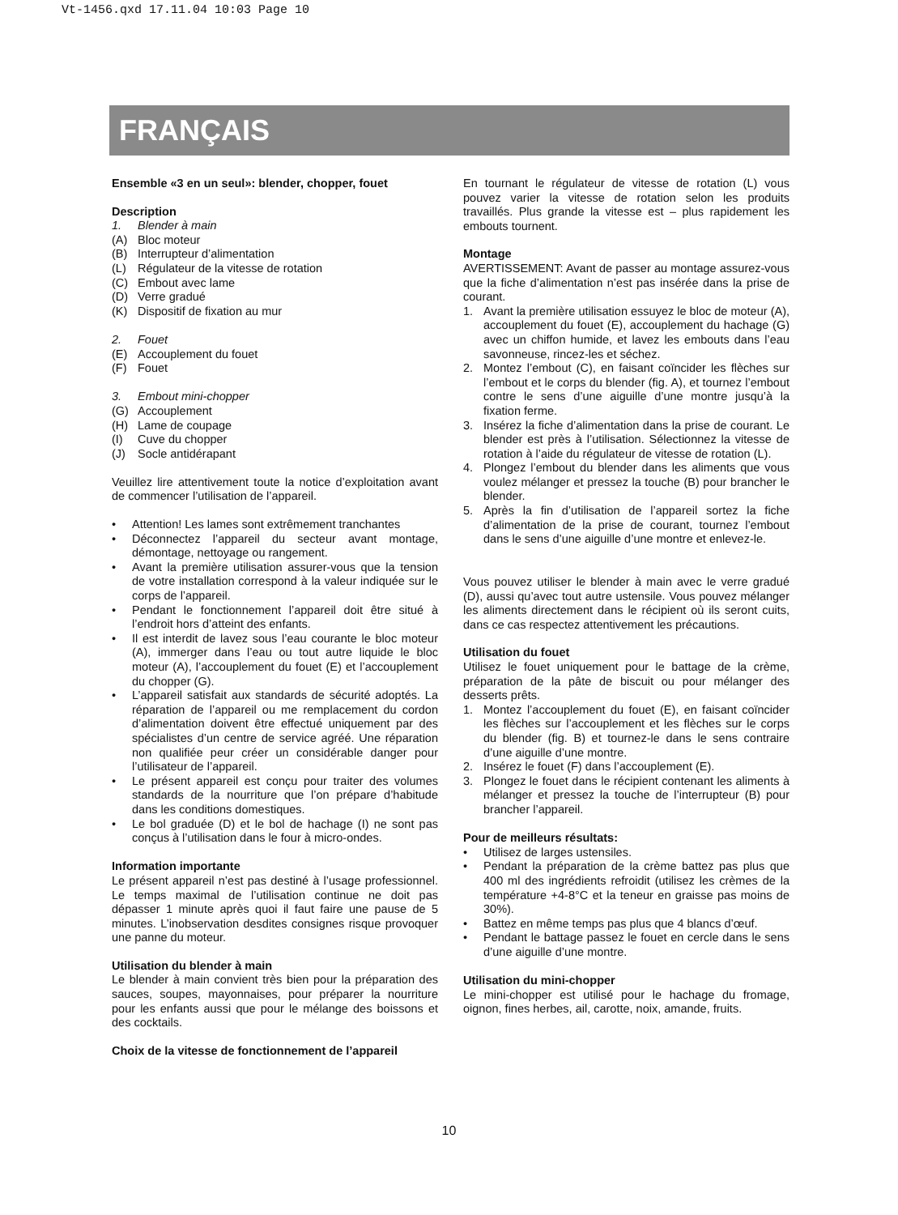Vt-1456.qxd 17.11.04 10:03 Page 10
FRANÇAIS
Ensemble «3 en un seul»: blender, chopper, fouet
Description
1. Blender à main
(A) Bloc moteur
(B) Interrupteur d’alimentation
(L) Régulateur de la vitesse de rotation
(C) Embout avec lame
(D) Verre gradué
(K) Dispositif de fixation au mur
2. Fouet
(E) Accouplement du fouet
(F) Fouet
3. Embout mini-chopper
(G) Accouplement
(H) Lame de coupage
(I) Cuve du chopper
(J) Socle antidérapant
Veuillez lire attentivement toute la notice d’exploitation avant de commencer l’utilisation de l’appareil.
• Attention! Les lames sont extrêmement tranchantes
• Déconnectez l’appareil du secteur avant montage, démontage, nettoyage ou rangement.
• Avant la première utilisation assurer-vous que la tension de votre installation correspond à la valeur indiquée sur le corps de l’appareil.
• Pendant le fonctionnement l’appareil doit être situé à l’endroit hors d’atteint des enfants.
• Il est interdit de lavez sous l’eau courante le bloc moteur (A), immerger dans l’eau ou tout autre liquide le bloc moteur (A), l’accouplement du fouet (E) et l’accouplement du chopper (G).
• L’appareil satisfait aux standards de sécurité adoptés. La réparation de l’appareil ou me remplacement du cordon d’alimentation doivent être effectué uniquement par des spécialistes d’un centre de service agréé. Une réparation non qualifiée peur créer un considérable danger pour l’utilisateur de l’appareil.
• Le présent appareil est conçu pour traiter des volumes standards de la nourriture que l’on prépare d’habitude dans les conditions domestiques.
• Le bol graduée (D) et le bol de hachage (I) ne sont pas conçus à l’utilisation dans le four à micro-ondes.
Information importante
Le présent appareil n’est pas destiné à l’usage professionnel. Le temps maximal de l’utilisation continue ne doit pas dépasser 1 minute après quoi il faut faire une pause de 5 minutes. L’inobservation desdites consignes risque provoquer une panne du moteur.
Utilisation du blender à main
Le blender à main convient très bien pour la préparation des sauces, soupes, mayonnaises, pour préparer la nourriture pour les enfants aussi que pour le mélange des boissons et des cocktails.
Choix de la vitesse de fonctionnement de l’appareil
En tournant le régulateur de vitesse de rotation (L) vous pouvez varier la vitesse de rotation selon les produits travaillés. Plus grande la vitesse est – plus rapidement les embouts tournent.
Montage
AVERTISSEMENT: Avant de passer au montage assurez-vous que la fiche d’alimentation n’est pas insérée dans la prise de courant.
1. Avant la première utilisation essuyez le bloc de moteur (A), accouplement du fouet (E), accouplement du hachage (G) avec un chiffon humide, et lavez les embouts dans l’eau savonneuse, rincez-les et séchez.
2. Montez l’embout (C), en faisant coïncider les flèches sur l’embout et le corps du blender (fig. A), et tournez l’embout contre le sens d’une aiguille d’une montre jusqu’à la fixation ferme.
3. Insérez la fiche d’alimentation dans la prise de courant. Le blender est près à l’utilisation. Sélectionnez la vitesse de rotation à l’aide du régulateur de vitesse de rotation (L).
4. Plongez l’embout du blender dans les aliments que vous voulez mélanger et pressez la touche (B) pour brancher le blender.
5. Après la fin d’utilisation de l’appareil sortez la fiche d’alimentation de la prise de courant, tournez l’embout dans le sens d’une aiguille d’une montre et enlevez-le.
Vous pouvez utiliser le blender à main avec le verre gradué (D), aussi qu’avec tout autre ustensile. Vous pouvez mélanger les aliments directement dans le récipient où ils seront cuits, dans ce cas respectez attentivement les précautions.
Utilisation du fouet
Utilisez le fouet uniquement pour le battage de la crème, préparation de la pâte de biscuit ou pour mélanger des desserts prêts.
1. Montez l’accouplement du fouet (E), en faisant coïncider les flèches sur l’accouplement et les flèches sur le corps du blender (fig. B) et tournez-le dans le sens contraire d’une aiguille d’une montre.
2. Insérez le fouet (F) dans l’accouplement (E).
3. Plongez le fouet dans le récipient contenant les aliments à mélanger et pressez la touche de l’interrupteur (B) pour brancher l’appareil.
Pour de meilleurs résultats:
• Utilisez de larges ustensiles.
• Pendant la préparation de la crème battez pas plus que 400 ml des ingrédients refroidit (utilisez les crèmes de la température +4-8°C et la teneur en graisse pas moins de 30%).
• Battez en même temps pas plus que 4 blancs d’œuf.
• Pendant le battage passez le fouet en cercle dans le sens d’une aiguille d’une montre.
Utilisation du mini-chopper
Le mini-chopper est utilisé pour le hachage du fromage, oignon, fines herbes, ail, carotte, noix, amande, fruits.
10